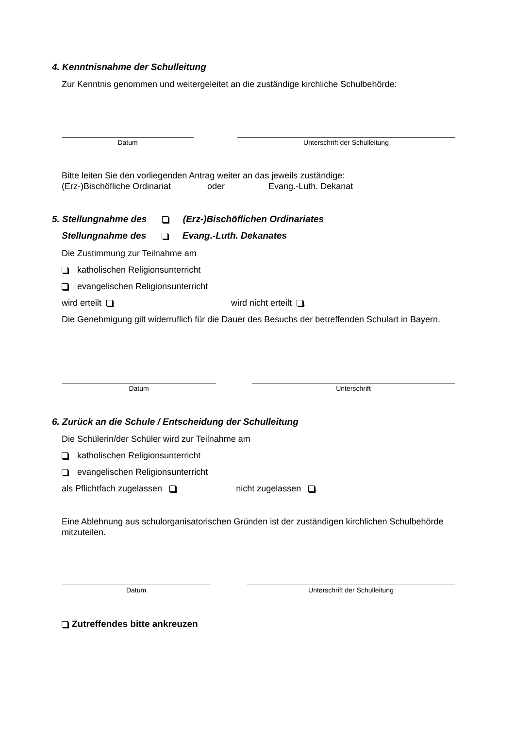4. Kenntnisnahme der Schulleitung
Zur Kenntnis genommen und weitergeleitet an die zuständige kirchliche Schulbehörde:
Datum Unterschrift der Schulleitung
Bitte leiten Sie den vorliegenden Antrag weiter an das jeweils zuständige:
(Erz-)Bischöfliche Ordinariat oder Evang.-Luth. Dekanat
5. Stellungnahme des (Erz-)Bischöflichen Ordinariates
Stellungnahme des Evang.-Luth. Dekanates
Die Zustimmung zur Teilnahme am
katholischen Religionsunterricht
evangelischen Religionsunterricht
wird erteilt wird nicht erteilt .
Die Genehmigung gilt widerruflich für die Dauer des Besuchs der betreffenden Schulart in Bayern.
Datum Unterschrift
6. Zurück an die Schule / Entscheidung der Schulleitung
Die Schülerin/der Schüler wird zur Teilnahme am
katholischen Religionsunterricht
evangelischen Religionsunterricht
als Pflichtfach zugelassen nicht zugelassen .
Eine Ablehnung aus schulorganisatorischen Gründen ist der zuständigen kirchlichen Schulbehörde mitzuteilen.
Datum Unterschrift der Schulleitung
Zutreffendes bitte ankreuzen